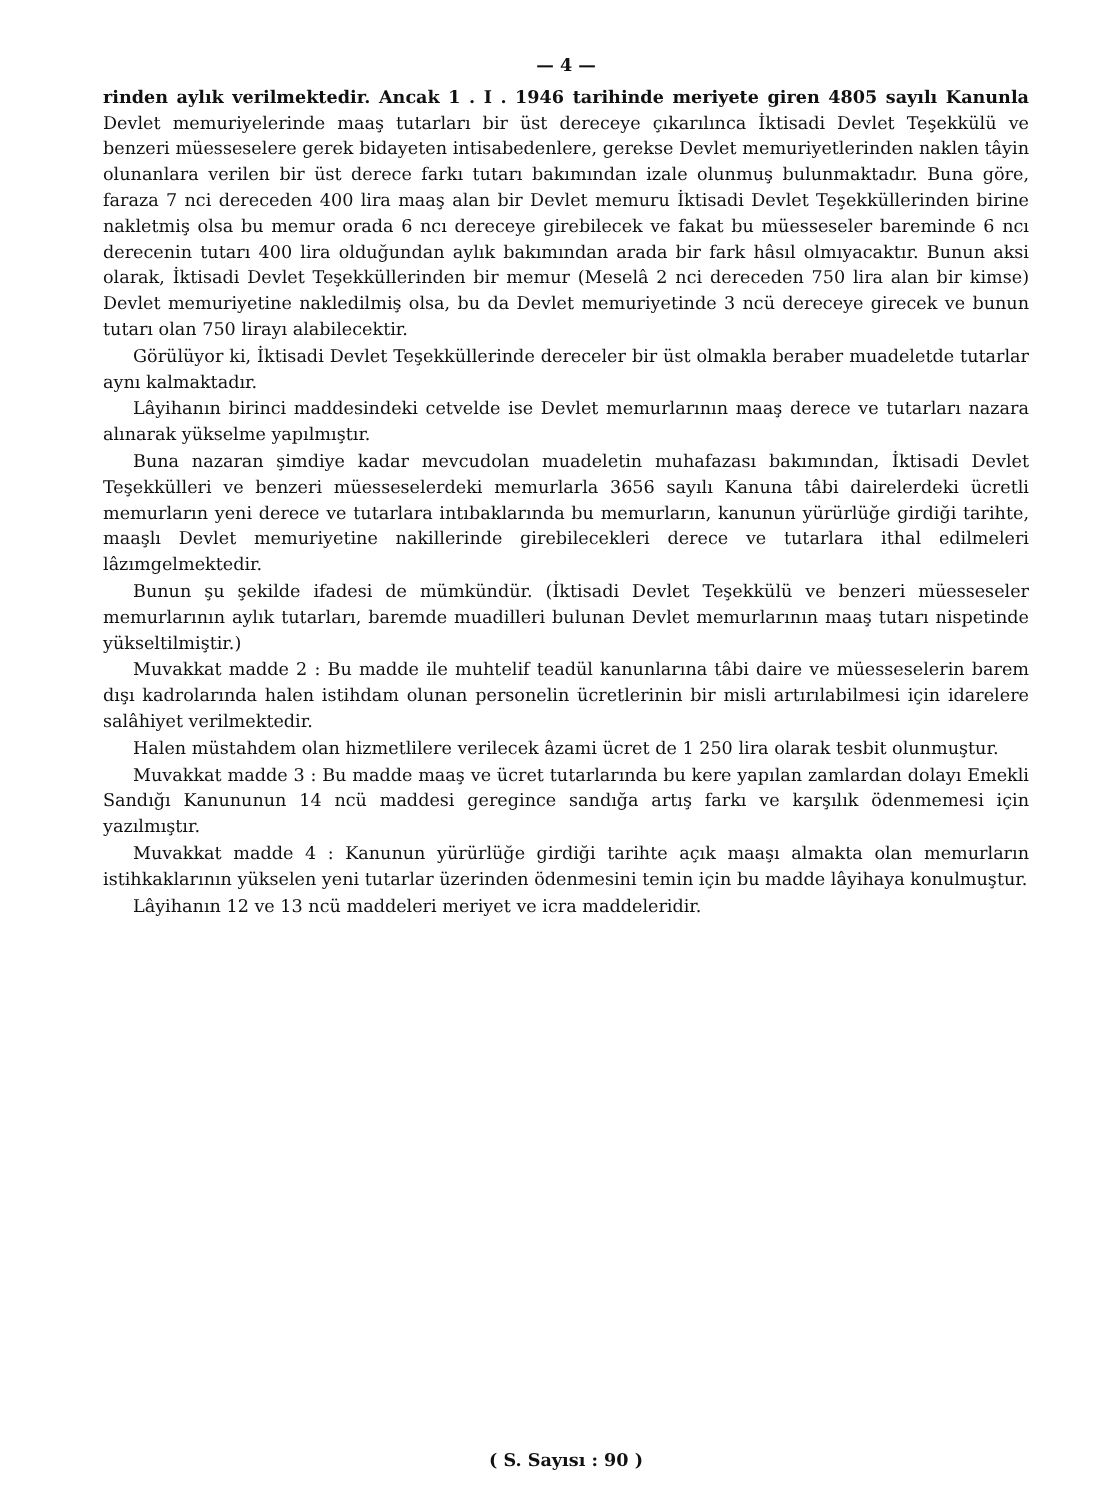— 4 —
rinden aylık verilmektedir. Ancak 1 . I . 1946 tarihinde meriyete giren 4805 sayılı Kanunla Devlet memuriyelerinde maaş tutarları bir üst dereceye çıkarılınca İktisadi Devlet Teşekkülü ve benzeri müesseselere gerek bidayeten intisabedenlere, gerekse Devlet memuriyetlerinden naklen tâyin olunanlara verilen bir üst derece farkı tutarı bakımından izale olunmuş bulunmaktadır. Buna göre, faraza 7 nci dereceden 400 lira maaş alan bir Devlet memuru İktisadi Devlet Teşekküllerinden birine nakletmiş olsa bu memur orada 6 ncı dereceye girebilecek ve fakat bu müesseseler bareminde 6 ncı derecenin tutarı 400 lira olduğundan aylık bakımından arada bir fark hâsıl olmıyacaktır. Bunun aksi olarak, İktisadi Devlet Teşekküllerinden bir memur (Meselâ 2 nci dereceden 750 lira alan bir kimse) Devlet memuriyetine nakledilmiş olsa, bu da Devlet memuriyetinde 3 ncü dereceye girecek ve bunun tutarı olan 750 lirayı alabilecektir.
Görülüyor ki, İktisadi Devlet Teşekküllerinde dereceler bir üst olmakla beraber muadeletde tutarlar aynı kalmaktadır.
Lâyihanın birinci maddesindeki cetvelde ise Devlet memurlarının maaş derece ve tutarları nazara alınarak yükselme yapılmıştır.
Buna nazaran şimdiye kadar mevcudolan muadeletin muhafazası bakımından, İktisadi Devlet Teşekkülleri ve benzeri müesseselerdeki memurlarla 3656 sayılı Kanuna tâbi dairelerdeki ücretli memurların yeni derece ve tutarlara intıbaklarında bu memurların, kanunun yürürlüğe girdiği tarihte, maaşlı Devlet memuriyetine nakillerinde girebilecekleri derece ve tutarlara ithal edilmeleri lâzımgelmektedir.
Bunun şu şekilde ifadesi de mümkündür. (İktisadi Devlet Teşekkülü ve benzeri müesseseler memurlarının aylık tutarları, baremde muadilleri bulunan Devlet memurlarının maaş tutarı nispetinde yükseltilmiştir.)
Muvakkat madde 2 : Bu madde ile muhtelif teadül kanunlarına tâbi daire ve müesseselerin barem dışı kadrolarında halen istihdam olunan personelin ücretlerinin bir misli artırılabilmesi için idarelere salâhiyet verilmektedir.
Halen müstahdem olan hizmetlilere verilecek âzami ücret de 1 250 lira olarak tesbit olunmuştur.
Muvakkat madde 3 : Bu madde maaş ve ücret tutarlarında bu kere yapılan zamlardan dolayı Emekli Sandığı Kanununun 14 ncü maddesi geregince sandığa artış farkı ve karşılık ödenmemesi için yazılmıştır.
Muvakkat madde 4 : Kanunun yürürlüğe girdiği tarihte açık maaşı almakta olan memurların istihkaklarının yükselen yeni tutarlar üzerinden ödenmesini temin için bu madde lâyihaya konulmuştur.
Lâyihanın 12 ve 13 ncü maddeleri meriyet ve icra maddeleridir.
( S. Sayısı : 90 )